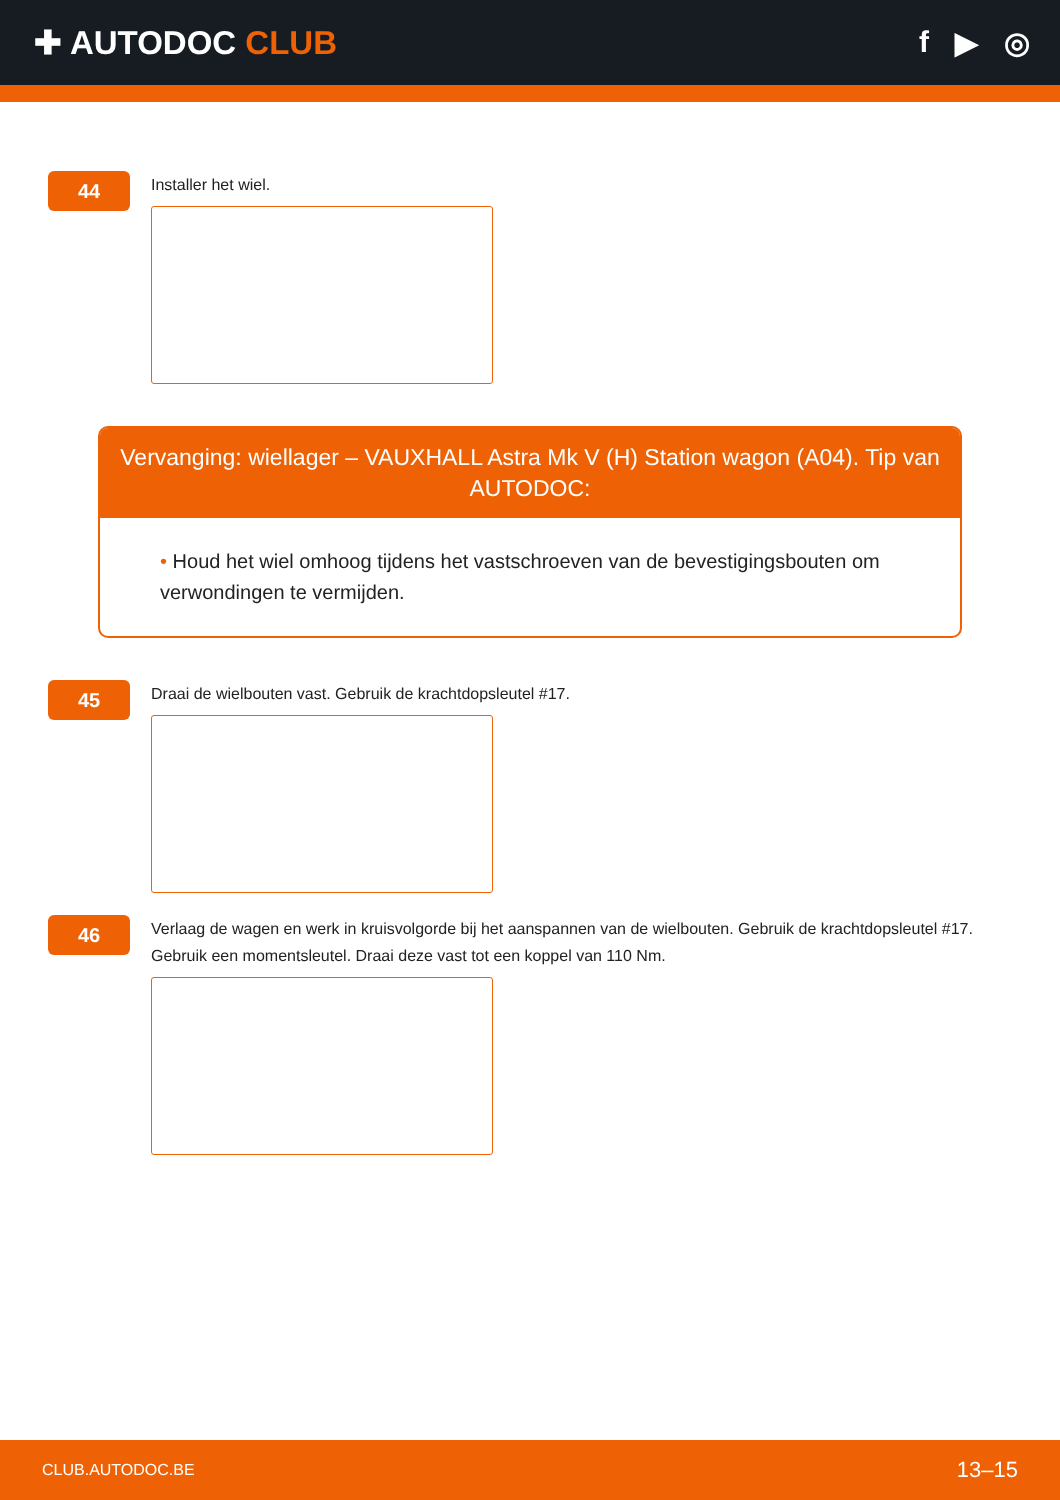✚ AUTODOC CLUB f ▶ ◎
44
Installer het wiel.
Vervanging: wiellager – VAUXHALL Astra Mk V (H) Station wagon (A04). Tip van AUTODOC:
• Houd het wiel omhoog tijdens het vastschroeven van de bevestigingsbouten om verwondingen te vermijden.
45
Draai de wielbouten vast. Gebruik de krachtdopsleutel #17.
46
Verlaag de wagen en werk in kruisvolgorde bij het aanspannen van de wielbouten. Gebruik de krachtdopsleutel #17. Gebruik een momentsleutel. Draai deze vast tot een koppel van 110 Nm.
CLUB.AUTODOC.BE 13–15